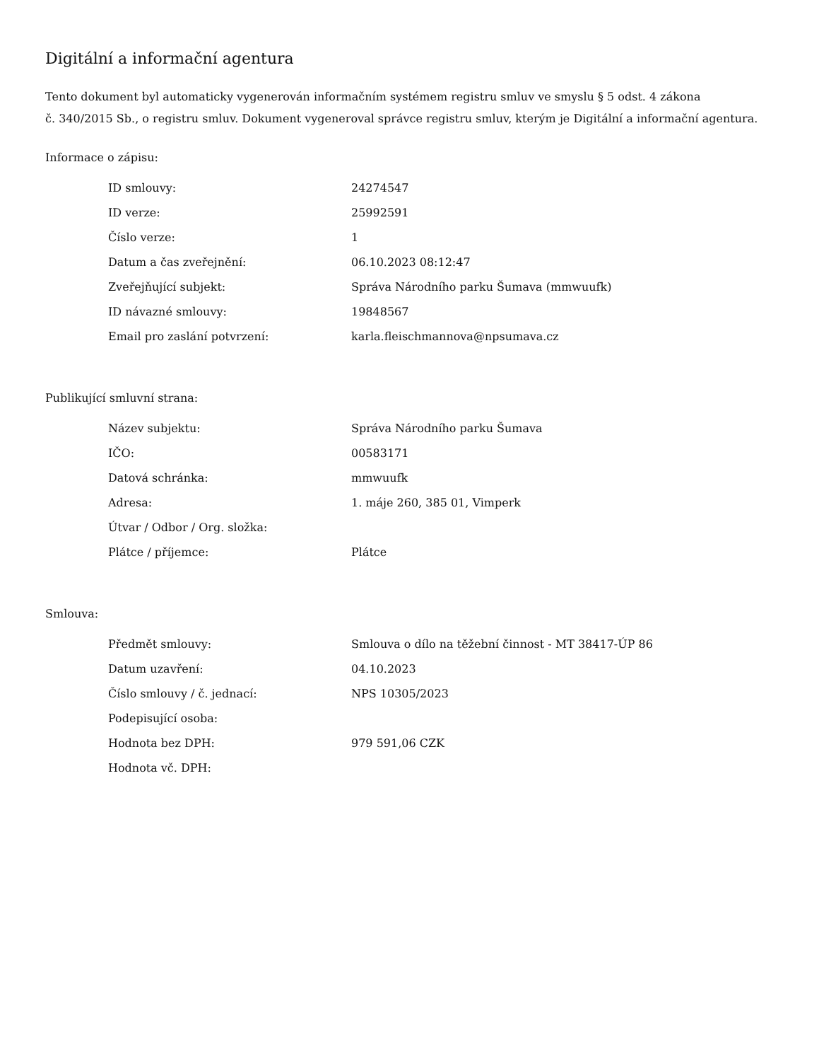Digitální a informační agentura
Tento dokument byl automaticky vygenerován informačním systémem registru smluv ve smyslu § 5 odst. 4 zákona
č. 340/2015 Sb., o registru smluv. Dokument vygeneroval správce registru smluv, kterým je Digitální a informační agentura.
Informace o zápisu:
| ID smlouvy: | 24274547 |
| ID verze: | 25992591 |
| Číslo verze: | 1 |
| Datum a čas zveřejnění: | 06.10.2023 08:12:47 |
| Zveřejňující subjekt: | Správa Národního parku Šumava (mmwuufk) |
| ID návazné smlouvy: | 19848567 |
| Email pro zaslání potvrzení: | karla.fleischmannova@npsumava.cz |
Publikující smluvní strana:
| Název subjektu: | Správa Národního parku Šumava |
| IČO: | 00583171 |
| Datová schránka: | mmwuufk |
| Adresa: | 1. máje 260, 385 01, Vimperk |
| Útvar / Odbor / Org. složka: | |
| Plátce / příjemce: | Plátce |
Smlouva:
| Předmět smlouvy: | Smlouva o dílo na těžební činnost - MT 38417-ÚP 86 |
| Datum uzavření: | 04.10.2023 |
| Číslo smlouvy / č. jednací: | NPS 10305/2023 |
| Podepisující osoba: | |
| Hodnota bez DPH: | 979 591,06 CZK |
| Hodnota vč. DPH: | |